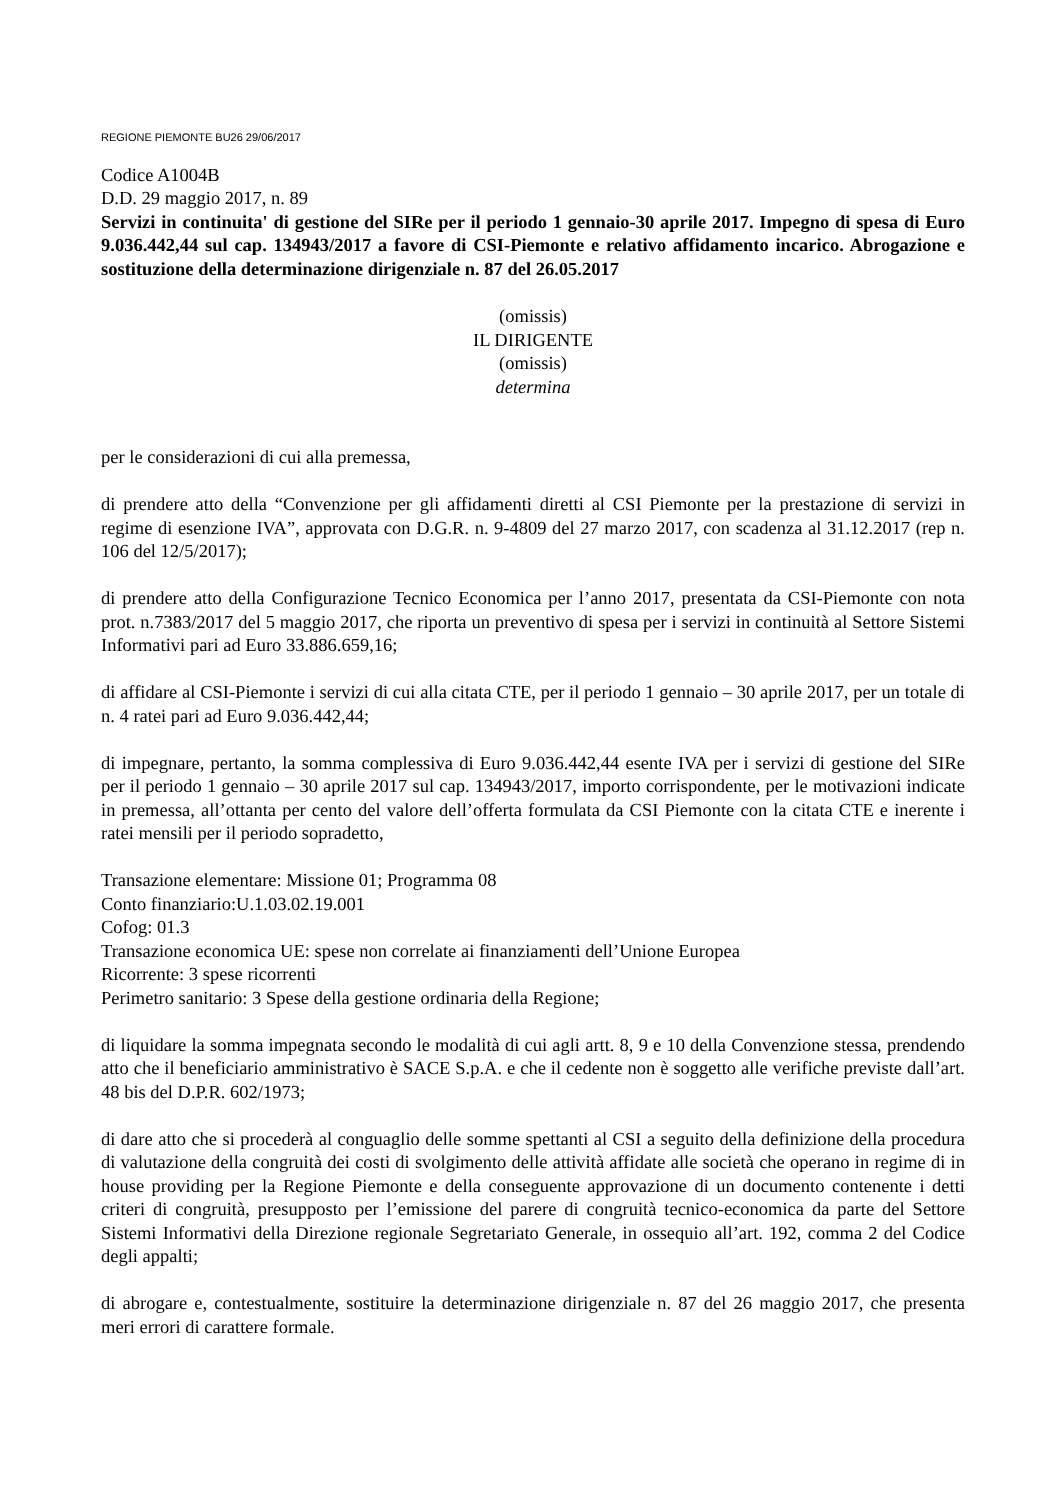REGIONE PIEMONTE BU26 29/06/2017
Codice A1004B
D.D. 29 maggio 2017, n. 89
Servizi in continuita' di gestione del SIRe per il periodo 1 gennaio-30 aprile 2017. Impegno di spesa di Euro 9.036.442,44 sul cap. 134943/2017 a favore di CSI-Piemonte e relativo affidamento incarico. Abrogazione e sostituzione della determinazione dirigenziale n. 87 del 26.05.2017
(omissis)
IL DIRIGENTE
(omissis)
determina
per le considerazioni di cui alla premessa,
di prendere atto della “Convenzione per gli affidamenti diretti al CSI Piemonte per la prestazione di servizi in regime di esenzione IVA”, approvata con D.G.R. n. 9-4809 del 27 marzo 2017, con scadenza al 31.12.2017 (rep n. 106 del 12/5/2017);
di prendere atto della Configurazione Tecnico Economica per l’anno 2017, presentata da CSI-Piemonte con nota prot. n.7383/2017 del 5 maggio 2017, che riporta un preventivo di spesa per i servizi in continuità al Settore Sistemi Informativi pari ad Euro 33.886.659,16;
di affidare al CSI-Piemonte i servizi di cui alla citata CTE, per il periodo 1 gennaio – 30 aprile 2017, per un totale di n. 4 ratei pari ad Euro 9.036.442,44;
di impegnare, pertanto, la somma complessiva di Euro 9.036.442,44 esente IVA per i servizi di gestione del SIRe per il periodo 1 gennaio – 30 aprile 2017 sul cap. 134943/2017, importo corrispondente, per le motivazioni indicate in premessa, all’ottanta per cento del valore dell’offerta formulata da CSI Piemonte con la citata CTE e inerente i ratei mensili per il periodo sopradetto,
Transazione elementare: Missione 01; Programma 08
Conto finanziario:U.1.03.02.19.001
Cofog: 01.3
Transazione economica UE: spese non correlate ai finanziamenti dell’Unione Europea
Ricorrente: 3 spese ricorrenti
Perimetro sanitario: 3 Spese della gestione ordinaria della Regione;
di liquidare la somma impegnata secondo le modalità di cui agli artt. 8, 9 e 10 della Convenzione stessa, prendendo atto che il beneficiario amministrativo è SACE S.p.A. e che il cedente non è soggetto alle verifiche previste dall’art. 48 bis del D.P.R. 602/1973;
di dare atto che si procederà al conguaglio delle somme spettanti al CSI a seguito della definizione della procedura di valutazione della congruità dei costi di svolgimento delle attività affidate alle società che operano in regime di in house providing per la Regione Piemonte e della conseguente approvazione di un documento contenente i detti criteri di congruità, presupposto per l’emissione del parere di congruità tecnico-economica da parte del Settore Sistemi Informativi della Direzione regionale Segretariato Generale, in ossequio all’art. 192, comma 2 del Codice degli appalti;
di abrogare e, contestualmente, sostituire la determinazione dirigenziale n. 87 del 26 maggio 2017, che presenta meri errori di carattere formale.